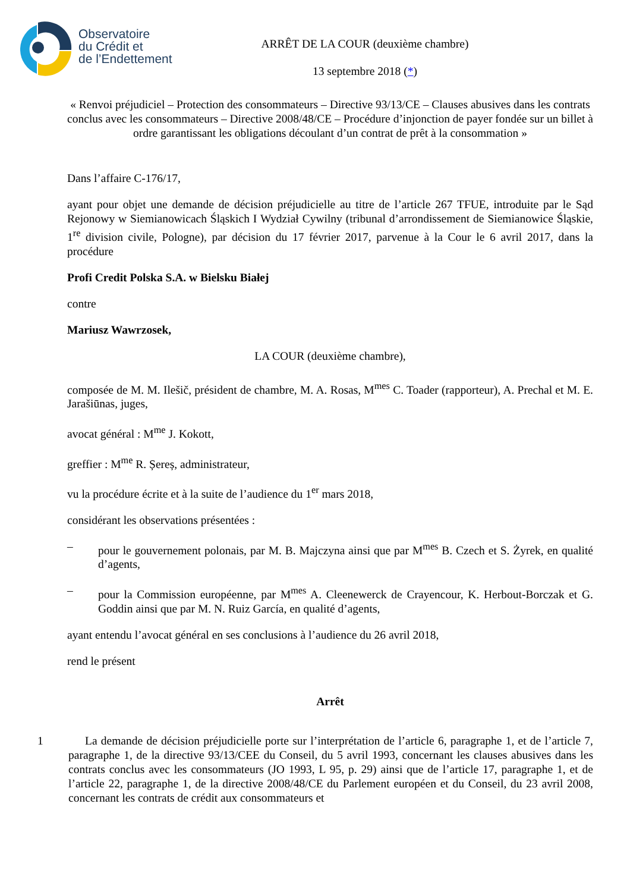Observatoire
du Crédit et
de l’Endettement
ARRÊT DE LA COUR (deuxième chambre)
13 septembre 2018 (*)
« Renvoi préjudiciel – Protection des consommateurs – Directive 93/13/CE – Clauses abusives dans les contrats conclus avec les consommateurs – Directive 2008/48/CE – Procédure d’injonction de payer fondée sur un billet à ordre garantissant les obligations découlant d’un contrat de prêt à la consommation »
Dans l’affaire C-176/17,
ayant pour objet une demande de décision préjudicielle au titre de l’article 267 TFUE, introduite par le Sąd Rejonowy w Siemianowicach Śląskich I Wydział Cywilny (tribunal d’arrondissement de Siemianowice Śląskie, 1<sup>re</sup> division civile, Pologne), par décision du 17 février 2017, parvenue à la Cour le 6 avril 2017, dans la procédure
Profi Credit Polska S.A. w Bielsku Białej
contre
Mariusz Wawrzosek,
LA COUR (deuxième chambre),
composée de M. M. Ilešič, président de chambre, M. A. Rosas, M<sup>mes</sup> C. Toader (rapporteur), A. Prechal et M. E. Jarašiūnas, juges,
avocat général : M<sup>me</sup> J. Kokott,
greffier : M<sup>me</sup> R. Șereș, administrateur,
vu la procédure écrite et à la suite de l’audience du 1<sup>er</sup> mars 2018,
considérant les observations présentées :
– pour le gouvernement polonais, par M. B. Majczyna ainsi que par M<sup>mes</sup> B. Czech et S. Żyrek, en qualité d’agents,
– pour la Commission européenne, par M<sup>mes</sup> A. Cleenewerck de Crayencour, K. Herbout-Borczak et G. Goddin ainsi que par M. N. Ruiz García, en qualité d’agents,
ayant entendu l’avocat général en ses conclusions à l’audience du 26 avril 2018,
rend le présent
Arrêt
1 La demande de décision préjudicielle porte sur l’interprétation de l’article 6, paragraphe 1, et de l’article 7, paragraphe 1, de la directive 93/13/CEE du Conseil, du 5 avril 1993, concernant les clauses abusives dans les contrats conclus avec les consommateurs (JO 1993, L 95, p. 29) ainsi que de l’article 17, paragraphe 1, et de l’article 22, paragraphe 1, de la directive 2008/48/CE du Parlement européen et du Conseil, du 23 avril 2008, concernant les contrats de crédit aux consommateurs et